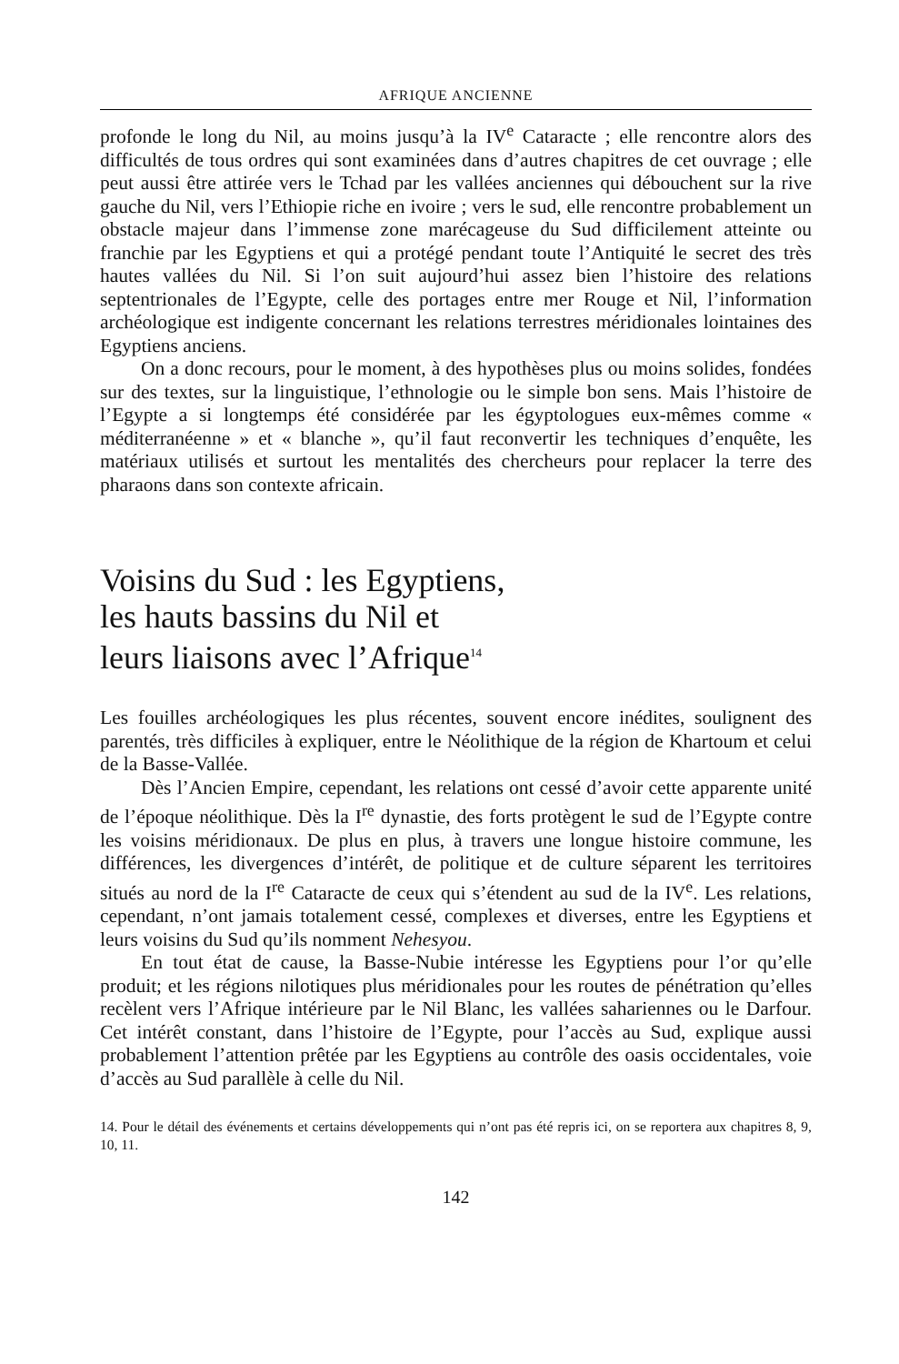AFRIQUE ANCIENNE
profonde le long du Nil, au moins jusqu’à la IV<sup>e</sup> Cataracte ; elle rencontre alors des difficultés de tous ordres qui sont examinées dans d’autres chapitres de cet ouvrage ; elle peut aussi être attirée vers le Tchad par les vallées anciennes qui débouchent sur la rive gauche du Nil, vers l’Ethiopie riche en ivoire ; vers le sud, elle rencontre probablement un obstacle majeur dans l’immense zone marécageuse du Sud difficilement atteinte ou franchie par les Egyptiens et qui a protégé pendant toute l’Antiquité le secret des très hautes vallées du Nil. Si l’on suit aujourd’hui assez bien l’histoire des relations septentrionales de l’Egypte, celle des portages entre mer Rouge et Nil, l’information archéologique est indigente concernant les relations terrestres méridionales lointaines des Egyptiens anciens.
On a donc recours, pour le moment, à des hypothèses plus ou moins solides, fondées sur des textes, sur la linguistique, l’ethnologie ou le simple bon sens. Mais l’histoire de l’Egypte a si longtemps été considérée par les égyptologues eux-mêmes comme « méditerranéenne » et « blanche », qu’il faut reconvertir les techniques d’enquête, les matériaux utilisés et surtout les mentalités des chercheurs pour replacer la terre des pharaons dans son contexte africain.
Voisins du Sud : les Egyptiens,
les hauts bassins du Nil et
leurs liaisons avec l’Afrique<sup>14</sup>
Les fouilles archéologiques les plus récentes, souvent encore inédites, soulignent des parentés, très difficiles à expliquer, entre le Néolithique de la région de Khartoum et celui de la Basse-Vallée.
Dès l’Ancien Empire, cependant, les relations ont cessé d’avoir cette apparente unité de l’époque néolithique. Dès la I<sup>re</sup> dynastie, des forts protègent le sud de l’Egypte contre les voisins méridionaux. De plus en plus, à travers une longue histoire commune, les différences, les divergences d’intérêt, de politique et de culture séparent les territoires situés au nord de la I<sup>re</sup> Cataracte de ceux qui s’étendent au sud de la IV<sup>e</sup>. Les relations, cependant, n’ont jamais totalement cessé, complexes et diverses, entre les Egyptiens et leurs voisins du Sud qu’ils nomment Nehesyou.
En tout état de cause, la Basse-Nubie intéresse les Egyptiens pour l’or qu’elle produit; et les régions nilotiques plus méridionales pour les routes de pénétration qu’elles recèlent vers l’Afrique intérieure par le Nil Blanc, les vallées sahariennes ou le Darfour. Cet intérêt constant, dans l’histoire de l’Egypte, pour l’accès au Sud, explique aussi probablement l’attention prêtée par les Egyptiens au contrôle des oasis occidentales, voie d’accès au Sud parallèle à celle du Nil.
14. Pour le détail des événements et certains développements qui n’ont pas été repris ici, on se reportera aux chapitres 8, 9, 10, 11.
142